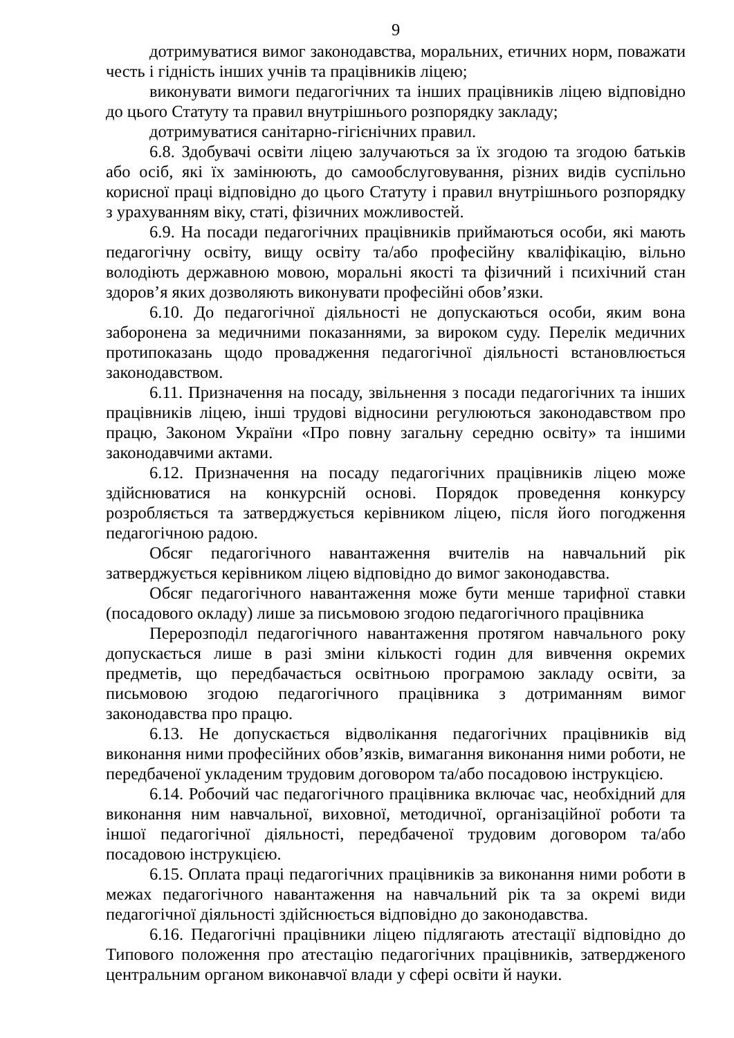9
дотримуватися вимог законодавства, моральних, етичних норм, поважати честь і гідність інших учнів та працівників ліцею;
виконувати вимоги педагогічних та інших працівників ліцею відповідно до цього Статуту та правил внутрішнього розпорядку закладу;
дотримуватися санітарно-гігієнічних правил.
6.8. Здобувачі освіти ліцею залучаються за їх згодою та згодою батьків або осіб, які їх замінюють, до самообслуговування, різних видів суспільно корисної праці відповідно до цього Статуту і правил внутрішнього розпорядку з урахуванням віку, статі, фізичних можливостей.
6.9. На посади педагогічних працівників приймаються особи, які мають педагогічну освіту, вищу освіту та/або професійну кваліфікацію, вільно володіють державною мовою, моральні якості та фізичний і психічний стан здоров’я яких дозволяють виконувати професійні обов’язки.
6.10. До педагогічної діяльності не допускаються особи, яким вона заборонена за медичними показаннями, за вироком суду. Перелік медичних протипоказань щодо провадження педагогічної діяльності встановлюється законодавством.
6.11. Призначення на посаду, звільнення з посади педагогічних та інших працівників ліцею, інші трудові відносини регулюються законодавством про працю, Законом України «Про повну загальну середню освіту» та іншими законодавчими актами.
6.12. Призначення на посаду педагогічних працівників ліцею може здійснюватися на конкурсній основі. Порядок проведення конкурсу розробляється та затверджується керівником ліцею, після його погодження педагогічною радою.
Обсяг педагогічного навантаження вчителів на навчальний рік затверджується керівником ліцею відповідно до вимог законодавства.
Обсяг педагогічного навантаження може бути менше тарифної ставки (посадового окладу) лише за письмовою згодою педагогічного працівника
Перерозподіл педагогічного навантаження протягом навчального року допускається лише в разі зміни кількості годин для вивчення окремих предметів, що передбачається освітньою програмою закладу освіти, за письмовою згодою педагогічного працівника з дотриманням вимог законодавства про працю.
6.13. Не допускається відволікання педагогічних працівників від виконання ними професійних обов’язків, вимагання виконання ними роботи, не передбаченої укладеним трудовим договором та/або посадовою інструкцією.
6.14. Робочий час педагогічного працівника включає час, необхідний для виконання ним навчальної, виховної, методичної, організаційної роботи та іншої педагогічної діяльності, передбаченої трудовим договором та/або посадовою інструкцією.
6.15. Оплата праці педагогічних працівників за виконання ними роботи в межах педагогічного навантаження на навчальний рік та за окремі види педагогічної діяльності здійснюється відповідно до законодавства.
6.16. Педагогічні працівники ліцею підлягають атестації відповідно до Типового положення про атестацію педагогічних працівників, затвердженого центральним органом виконавчої влади у сфері освіти й науки.